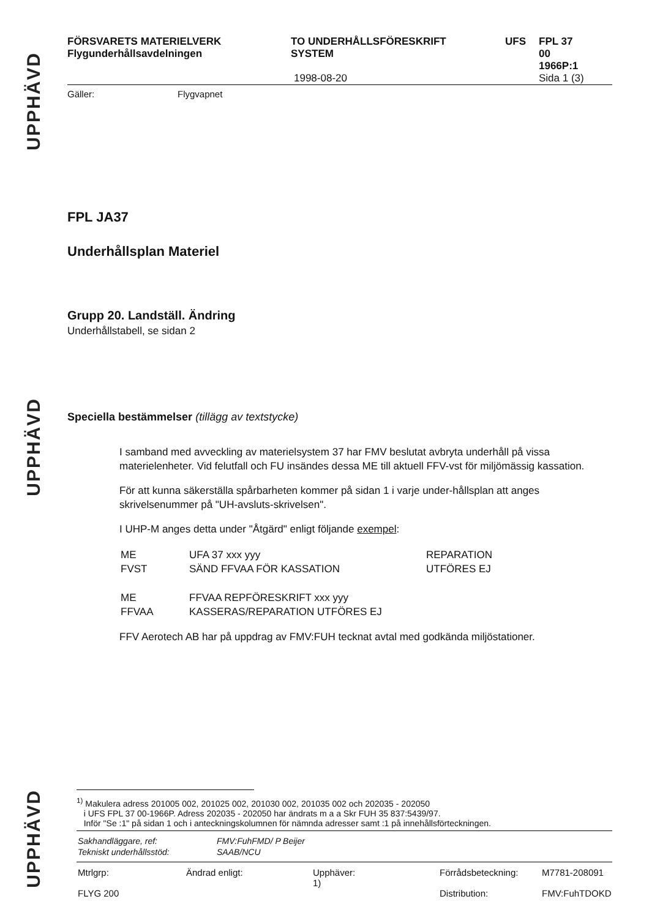UPPHÄVD
UPPHÄVD
UPPHÄVD
FÖRSVARETS MATERIELVERK
Flygunderhållsavdelningen
TO UNDERHÅLLSFÖRESKRIFT
SYSTEM
1998-08-20
UFS FPL 37
00
1966P:1
Sida 1 (3)
Gäller: Flygvapnet
FPL JA37
Underhållsplan Materiel
Grupp 20. Landställ. Ändring
Underhållstabell, se sidan 2
Speciella bestämmelser (tillägg av textstycke)
I samband med avveckling av materielsystem 37 har FMV beslutat avbryta underhåll på vissa materielenheter. Vid felutfall och FU insändes dessa ME till aktuell FFV-vst för miljömässig kassation.
För att kunna säkerställa spårbarheten kommer på sidan 1 i varje under-hållsplan att anges skrivelsenummer på "UH-avsluts-skrivelsen".
I UHP-M anges detta under "Åtgärd" enligt följande exempel:
| ME FVST | UFA 37 xxx yyy SÄND FFVAA FÖR KASSATION | REPARATION UTFÖRES EJ |
| ME FFVAA | FFVAA REPFÖRESKRIFT xxx yyy KASSERAS/REPARATION UTFÖRES EJ | |
FFV Aerotech AB har på uppdrag av FMV:FUH tecknat avtal med godkända miljöstationer.
<sup>1)</sup> Makulera adress 201005 002, 201025 002, 201030 002, 201035 002 och 202035 - 202050
i UFS FPL 37 00-1966P. Adress 202035 - 202050 har ändrats m a a Skr FUH 35 837:5439/97.
Inför "Se :1" på sidan 1 och i anteckningskolumnen för nämnda adresser samt :1 på innehållsförteckningen.
| Sakhandläggare, ref: | FMV:FuhFMD/ P Beijer |
| Tekniskt underhållsstöd: | SAAB/NCU |
| Mtrlgrp: FLYG 200 | Ändrad enligt: | Upphäver: 1) | Förrådsbeteckning: Distribution: | M7781-208091 FMV:FuhTDOKD |